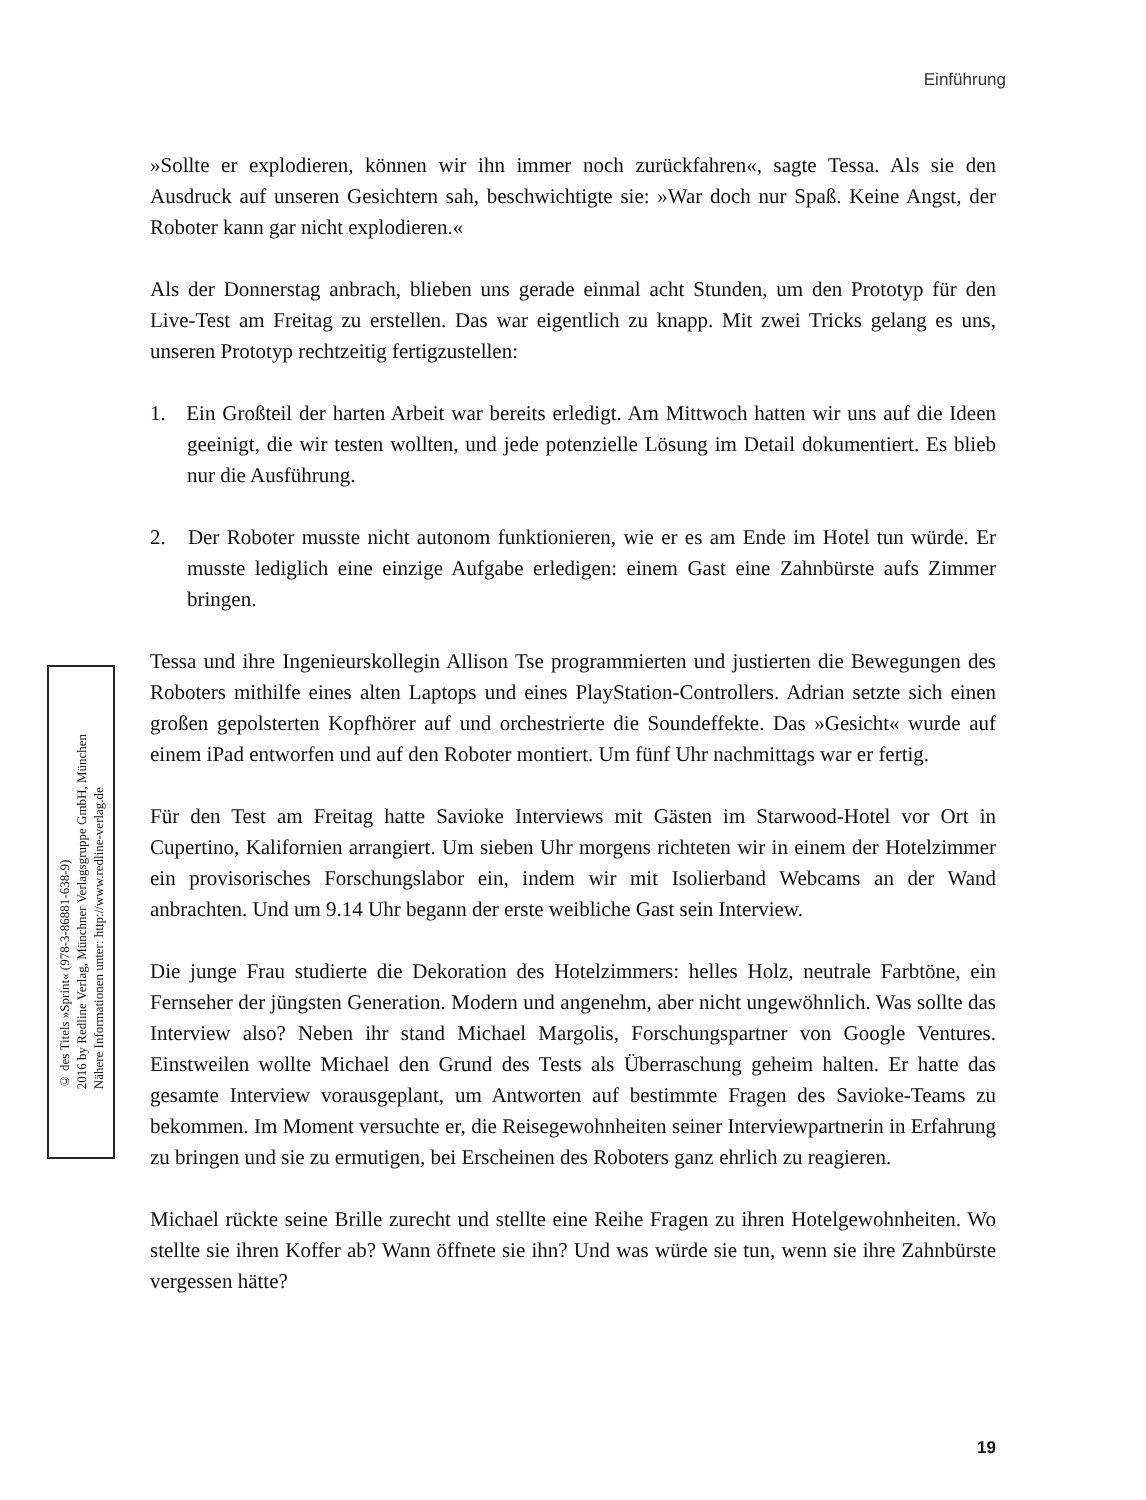Einführung
© des Titels »Sprint« (978-3-86881-638-9)
2016 by Redline Verlag, Münchner Verlagsgruppe GmbH, München
Nähere Informationen unter: http://www.redline-verlag.de
»Sollte er explodieren, können wir ihn immer noch zurückfahren«, sagte Tessa. Als sie den Ausdruck auf unseren Gesichtern sah, beschwichtigte sie: »War doch nur Spaß. Keine Angst, der Roboter kann gar nicht explodieren.«
Als der Donnerstag anbrach, blieben uns gerade einmal acht Stunden, um den Prototyp für den Live-Test am Freitag zu erstellen. Das war eigentlich zu knapp. Mit zwei Tricks gelang es uns, unseren Prototyp rechtzeitig fertigzustellen:
1. Ein Großteil der harten Arbeit war bereits erledigt. Am Mittwoch hatten wir uns auf die Ideen geeinigt, die wir testen wollten, und jede potenzielle Lösung im Detail dokumentiert. Es blieb nur die Ausführung.
2. Der Roboter musste nicht autonom funktionieren, wie er es am Ende im Hotel tun würde. Er musste lediglich eine einzige Aufgabe erledigen: einem Gast eine Zahnbürste aufs Zimmer bringen.
Tessa und ihre Ingenieurskollegin Allison Tse programmierten und justierten die Bewegungen des Roboters mithilfe eines alten Laptops und eines PlayStation-Controllers. Adrian setzte sich einen großen gepolsterten Kopfhörer auf und orchestrierte die Soundeffekte. Das »Gesicht« wurde auf einem iPad entworfen und auf den Roboter montiert. Um fünf Uhr nachmittags war er fertig.
Für den Test am Freitag hatte Savioke Interviews mit Gästen im Starwood-Hotel vor Ort in Cupertino, Kalifornien arrangiert. Um sieben Uhr morgens richteten wir in einem der Hotelzimmer ein provisorisches Forschungslabor ein, indem wir mit Isolierband Webcams an der Wand anbrachten. Und um 9.14 Uhr begann der erste weibliche Gast sein Interview.
Die junge Frau studierte die Dekoration des Hotelzimmers: helles Holz, neutrale Farbtöne, ein Fernseher der jüngsten Generation. Modern und angenehm, aber nicht ungewöhnlich. Was sollte das Interview also? Neben ihr stand Michael Margolis, Forschungspartner von Google Ventures. Einstweilen wollte Michael den Grund des Tests als Überraschung geheim halten. Er hatte das gesamte Interview vorausgeplant, um Antworten auf bestimmte Fragen des Savioke-Teams zu bekommen. Im Moment versuchte er, die Reisegewohnheiten seiner Interviewpartnerin in Erfahrung zu bringen und sie zu ermutigen, bei Erscheinen des Roboters ganz ehrlich zu reagieren.
Michael rückte seine Brille zurecht und stellte eine Reihe Fragen zu ihren Hotelgewohnheiten. Wo stellte sie ihren Koffer ab? Wann öffnete sie ihn? Und was würde sie tun, wenn sie ihre Zahnbürste vergessen hätte?
19